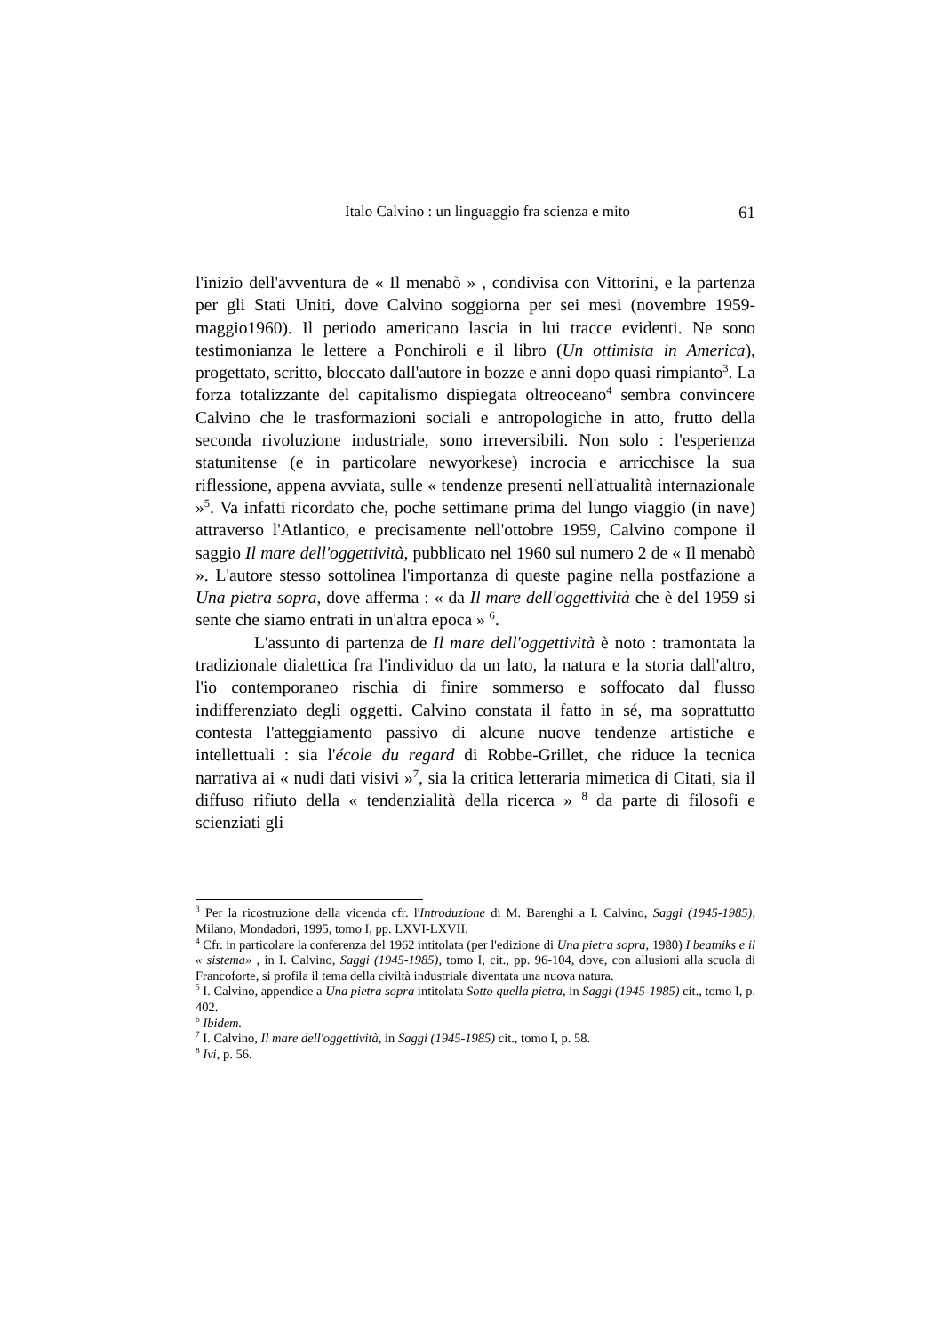Italo Calvino : un linguaggio fra scienza e mito 61
l'inizio dell'avventura de « Il menabò » , condivisa con Vittorini, e la partenza per gli Stati Uniti, dove Calvino soggiorna per sei mesi (novembre 1959-maggio1960). Il periodo americano lascia in lui tracce evidenti. Ne sono testimonianza le lettere a Ponchiroli e il libro (Un ottimista in America), progettato, scritto, bloccato dall'autore in bozze e anni dopo quasi rimpianto<sup>3</sup>. La forza totalizzante del capitalismo dispiegata oltreoceano<sup>4</sup> sembra convincere Calvino che le trasformazioni sociali e antropologiche in atto, frutto della seconda rivoluzione industriale, sono irreversibili. Non solo : l'esperienza statunitense (e in particolare newyorkese) incrocia e arricchisce la sua riflessione, appena avviata, sulle « tendenze presenti nell'attualità internazionale »<sup>5</sup>. Va infatti ricordato che, poche settimane prima del lungo viaggio (in nave) attraverso l'Atlantico, e precisamente nell'ottobre 1959, Calvino compone il saggio Il mare dell'oggettività, pubblicato nel 1960 sul numero 2 de « Il menabò ». L'autore stesso sottolinea l'importanza di queste pagine nella postfazione a Una pietra sopra, dove afferma : « da Il mare dell'oggettività che è del 1959 si sente che siamo entrati in un'altra epoca » <sup>6</sup>.
L'assunto di partenza de Il mare dell'oggettività è noto : tramontata la tradizionale dialettica fra l'individuo da un lato, la natura e la storia dall'altro, l'io contemporaneo rischia di finire sommerso e soffocato dal flusso indifferenziato degli oggetti. Calvino constata il fatto in sé, ma soprattutto contesta l'atteggiamento passivo di alcune nuove tendenze artistiche e intellettuali : sia l'école du regard di Robbe-Grillet, che riduce la tecnica narrativa ai « nudi dati visivi »<sup>7</sup>, sia la critica letteraria mimetica di Citati, sia il diffuso rifiuto della « tendenzialità della ricerca » <sup>8</sup> da parte di filosofi e scienziati gli
<sup>3</sup> Per la ricostruzione della vicenda cfr. l'Introduzione di M. Barenghi a I. Calvino, Saggi (1945-1985), Milano, Mondadori, 1995, tomo I, pp. LXVI-LXVII.
<sup>4</sup> Cfr. in particolare la conferenza del 1962 intitolata (per l'edizione di Una pietra sopra, 1980) I beatniks e il « sistema» , in I. Calvino, Saggi (1945-1985), tomo I, cit., pp. 96-104, dove, con allusioni alla scuola di Francoforte, si profila il tema della civiltà industriale diventata una nuova natura.
<sup>5</sup> I. Calvino, appendice a Una pietra sopra intitolata Sotto quella pietra, in Saggi (1945-1985) cit., tomo I, p. 402.
<sup>6</sup> Ibidem.
<sup>7</sup> I. Calvino, Il mare dell'oggettività, in Saggi (1945-1985) cit., tomo I, p. 58.
<sup>8</sup> Ivi, p. 56.